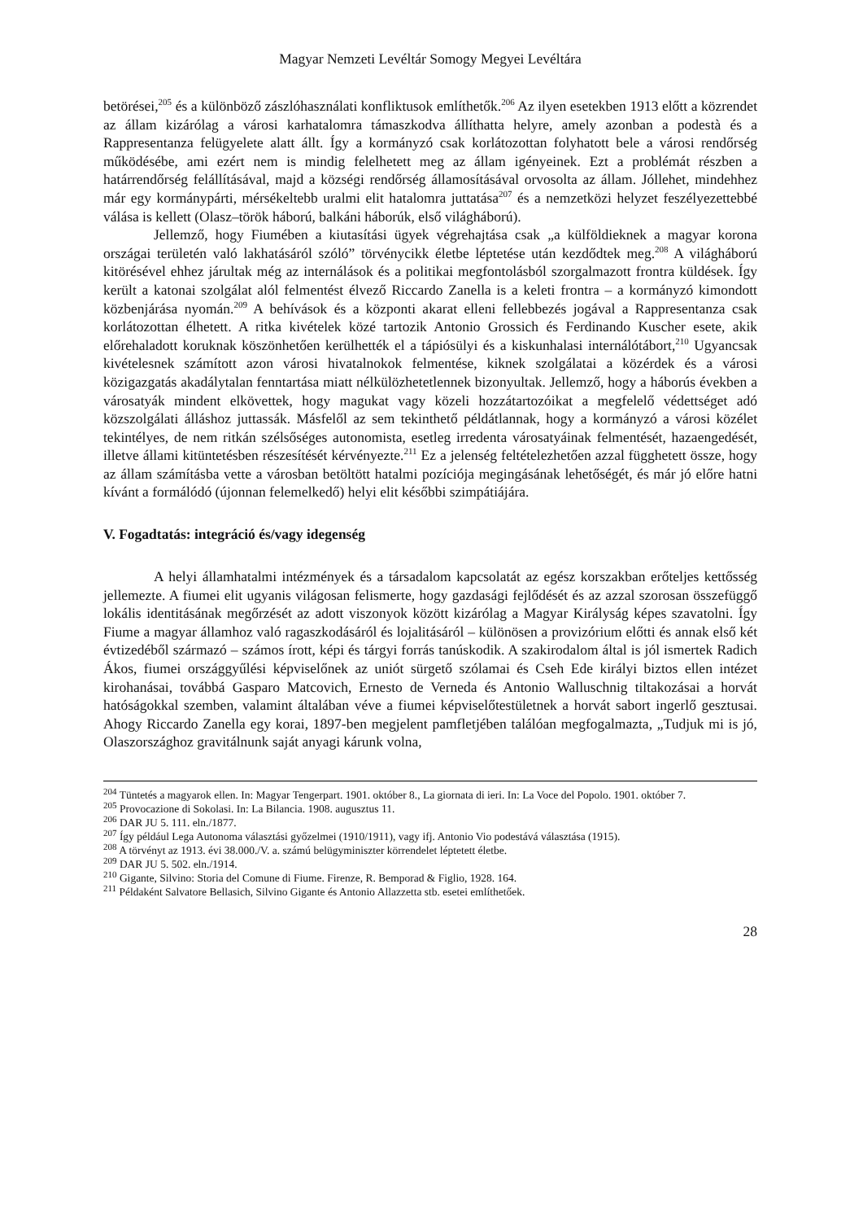Magyar Nemzeti Levéltár Somogy Megyei Levéltára
betörései,<sup>205</sup> és a különböző zászlóhasználati konfliktusok említhetők.<sup>206</sup> Az ilyen esetekben 1913 előtt a közrendet az állam kizárólag a városi karhatalomra támaszkodva állíthatta helyre, amely azonban a podestà és a Rappresentanza felügyelete alatt állt. Így a kormányzó csak korlátozottan folyhatott bele a városi rendőrség működésébe, ami ezért nem is mindig felelhetett meg az állam igényeinek. Ezt a problémát részben a határrendőrség felállításával, majd a községi rendőrség államosításával orvosolta az állam. Jóllehet, mindehhez már egy kormánypárti, mérsékeltebb uralmi elit hatalomra juttatása<sup>207</sup> és a nemzetközi helyzet feszélyezettebbé válása is kellett (Olasz–török háború, balkáni háborúk, első világháború).
Jellemző, hogy Fiumében a kiutasítási ügyek végrehajtása csak „a külföldieknek a magyar korona országai területén való lakhatásáról szóló” törvénycikk életbe léptetése után kezdődtek meg.<sup>208</sup> A világháború kitörésével ehhez járultak még az internálások és a politikai megfontolásból szorgalmazott frontra küldések. Így került a katonai szolgálat alól felmentést élvező Riccardo Zanella is a keleti frontra – a kormányzó kimondott közbenjárása nyomán.<sup>209</sup> A behívások és a központi akarat elleni fellebbezés jogával a Rappresentanza csak korlátozottan élhetett. A ritka kivételek közé tartozik Antonio Grossich és Ferdinando Kuscher esete, akik előrehaladott koruknak köszönhetően kerülhették el a tápiósülyi és a kiskunhalasi internálótábort,<sup>210</sup> Ugyancsak kivételesnek számított azon városi hivatalnokok felmentése, kiknek szolgálatai a közérdek és a városi közigazgatás akadálytalan fenntartása miatt nélkülözhetetlennek bizonyultak. Jellemző, hogy a háborús években a városatyák mindent elkövettek, hogy magukat vagy közeli hozzátartozóikat a megfelelő védettséget adó közszolgálati álláshoz juttassák. Másfelől az sem tekinthető példátlannak, hogy a kormányzó a városi közélet tekintélyes, de nem ritkán szélsőséges autonomista, esetleg irredenta városatyáinak felmentését, hazaengedését, illetve állami kitüntetésben részesítését kérvényezte.<sup>211</sup> Ez a jelenség feltételezhetően azzal függhetett össze, hogy az állam számításba vette a városban betöltött hatalmi pozíciója megingásának lehetőségét, és már jó előre hatni kívánt a formálódó (újonnan felemelkedő) helyi elit későbbi szimpátiájára.
V. Fogadtatás: integráció és/vagy idegenség
A helyi államhatalmi intézmények és a társadalom kapcsolatát az egész korszakban erőteljes kettősség jellemezte. A fiumei elit ugyanis világosan felismerte, hogy gazdasági fejlődését és az azzal szorosan összefüggő lokális identitásának megőrzését az adott viszonyok között kizárólag a Magyar Királyság képes szavatolni. Így Fiume a magyar államhoz való ragaszkodásáról és lojalitásáról – különösen a provizórium előtti és annak első két évtizedéből származó – számos írott, képi és tárgyi forrás tanúskodik. A szakirodalom által is jól ismertek Radich Ákos, fiumei országgyűlési képviselőnek az uniót sürgető szólamai és Cseh Ede királyi biztos ellen intézet kirohanásai, továbbá Gasparo Matcovich, Ernesto de Verneda és Antonio Walluschnig tiltakozásai a horvát hatóságokkal szemben, valamint általában véve a fiumei képviselőtestületnek a horvát sabort ingerlő gesztusai. Ahogy Riccardo Zanella egy korai, 1897-ben megjelent pamfletjében találóan megfogalmazta, „Tudjuk mi is jó, Olaszországhoz gravitálnunk saját anyagi kárunk volna,
<sup>204</sup> Tüntetés a magyarok ellen. In: Magyar Tengerpart. 1901. október 8., La giornata di ieri. In: La Voce del Popolo. 1901. október 7.
<sup>205</sup> Provocazione di Sokolasi. In: La Bilancia. 1908. augusztus 11.
<sup>206</sup> DAR JU 5. 111. eln./1877.
<sup>207</sup> Így például Lega Autonoma választási győzelmei (1910/1911), vagy ifj. Antonio Vio podestává választása (1915).
<sup>208</sup> A törvényt az 1913. évi 38.000./V. a. számú belügyminiszter körrendelet léptetett életbe.
<sup>209</sup> DAR JU 5. 502. eln./1914.
<sup>210</sup> Gigante, Silvino: Storia del Comune di Fiume. Firenze, R. Bemporad & Figlio, 1928. 164.
<sup>211</sup> Példaként Salvatore Bellasich, Silvino Gigante és Antonio Allazzetta stb. esetei említhetőek.
28